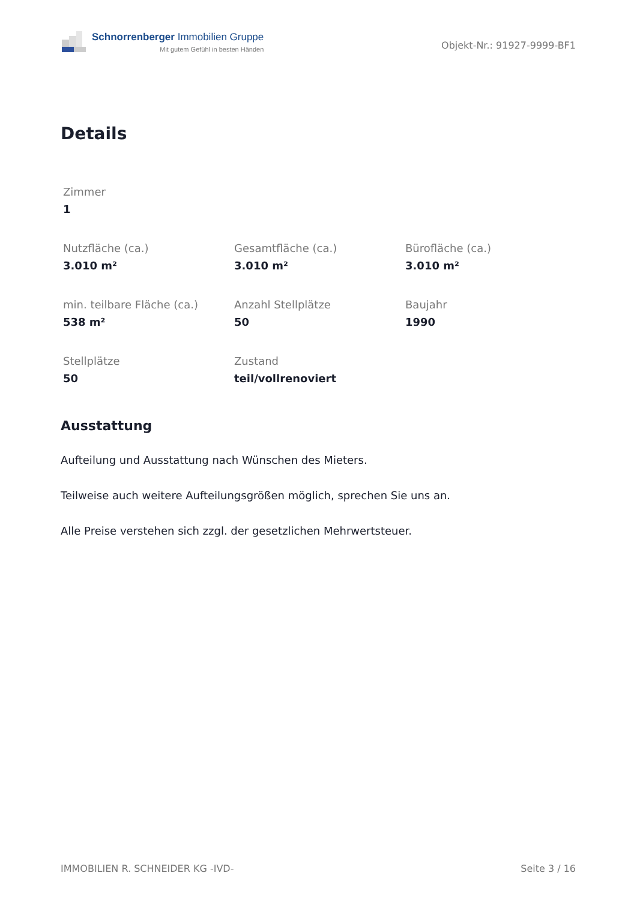Schnorrenberger Immobilien Gruppe
Mit gutem Gefühl in besten Händen
Objekt-Nr.: 91927-9999-BF1
Details
Zimmer
1
Nutzfläche (ca.)
3.010 m²
Gesamtfläche (ca.)
3.010 m²
Bürofläche (ca.)
3.010 m²
min. teilbare Fläche (ca.)
538 m²
Anzahl Stellplätze
50
Baujahr
1990
Stellplätze
50
Zustand
teil/vollrenoviert
Ausstattung
Aufteilung und Ausstattung nach Wünschen des Mieters.
Teilweise auch weitere Aufteilungsgrößen möglich, sprechen Sie uns an.
Alle Preise verstehen sich zzgl. der gesetzlichen Mehrwertsteuer.
IMMOBILIEN R. SCHNEIDER KG -IVD- Seite 3 / 16